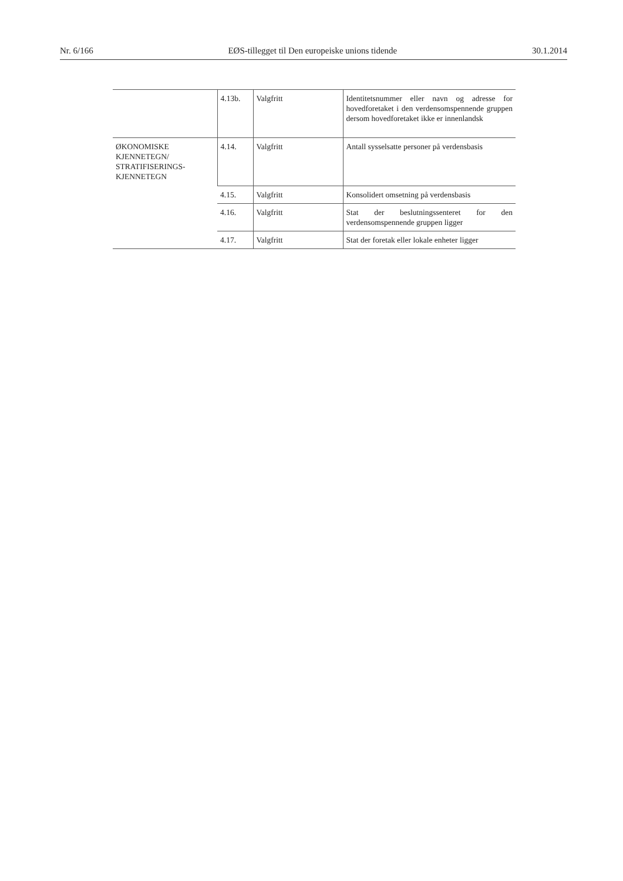Nr. 6/166 EØS-tillegget til Den europeiske unions tidende 30.1.2014
| | 4.13b. | Valgfritt | Identitetsnummer eller navn og adresse for hovedforetaket i den verdensomspennende gruppen dersom hovedforetaket ikke er innenlandsk |
| ØKONOMISKE KJENNETEGN/ STRATIFISERINGS- KJENNETEGN | 4.14. | Valgfritt | Antall sysselsatte personer på verdensbasis |
| | 4.15. | Valgfritt | Konsolidert omsetning på verdensbasis |
| | 4.16. | Valgfritt | Stat der beslutningssenteret for den verdensomspennende gruppen ligger |
| | 4.17. | Valgfritt | Stat der foretak eller lokale enheter ligger |